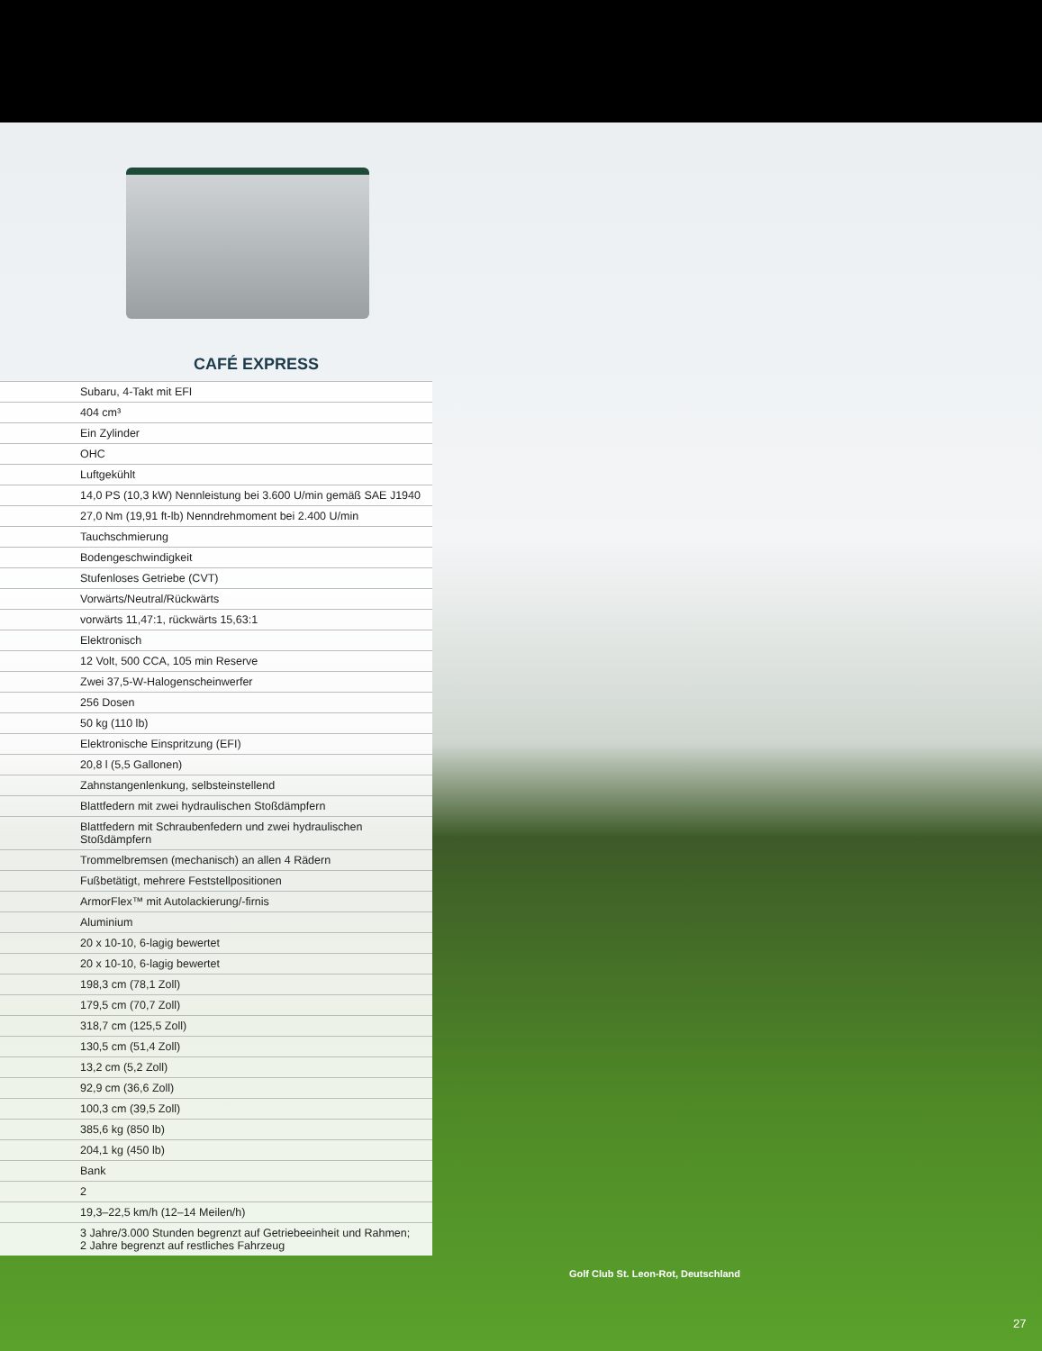CAFÉ EXPRESS
| | Subaru, 4-Takt mit EFI |
| | 404 cm³ |
| | Ein Zylinder |
| | OHC |
| | Luftgekühlt |
| | 14,0 PS (10,3 kW) Nennleistung bei 3.600 U/min gemäß SAE J1940 |
| | 27,0 Nm (19,91 ft-lb) Nenndrehmoment bei 2.400 U/min |
| | Tauchschmierung |
| | Bodengeschwindigkeit |
| | Stufenloses Getriebe (CVT) |
| | Vorwärts/Neutral/Rückwärts |
| | vorwärts 11,47:1, rückwärts 15,63:1 |
| | Elektronisch |
| | 12 Volt, 500 CCA, 105 min Reserve |
| | Zwei 37,5-W-Halogenscheinwerfer |
| | 256 Dosen |
| | 50 kg (110 lb) |
| | Elektronische Einspritzung (EFI) |
| | 20,8 l (5,5 Gallonen) |
| | Zahnstangenlenkung, selbsteinstellend |
| | Blattfedern mit zwei hydraulischen Stoßdämpfern |
| | Blattfedern mit Schraubenfedern und zwei hydraulischen Stoßdämpfern |
| | Trommelbremsen (mechanisch) an allen 4 Rädern |
| | Fußbetätigt, mehrere Feststellpositionen |
| | ArmorFlex™ mit Autolackierung/-firnis |
| | Aluminium |
| | 20 x 10-10, 6-lagig bewertet |
| | 20 x 10-10, 6-lagig bewertet |
| | 198,3 cm (78,1 Zoll) |
| | 179,5 cm (70,7 Zoll) |
| | 318,7 cm (125,5 Zoll) |
| | 130,5 cm (51,4 Zoll) |
| | 13,2 cm (5,2 Zoll) |
| | 92,9 cm (36,6 Zoll) |
| | 100,3 cm (39,5 Zoll) |
| | 385,6 kg (850 lb) |
| | 204,1 kg (450 lb) |
| | Bank |
| | 2 |
| | 19,3–22,5 km/h (12–14 Meilen/h) |
| | 3 Jahre/3.000 Stunden begrenzt auf Getriebeeinheit und Rahmen; 2 Jahre begrenzt auf restliches Fahrzeug |
Golf Club St. Leon-Rot, Deutschland
27